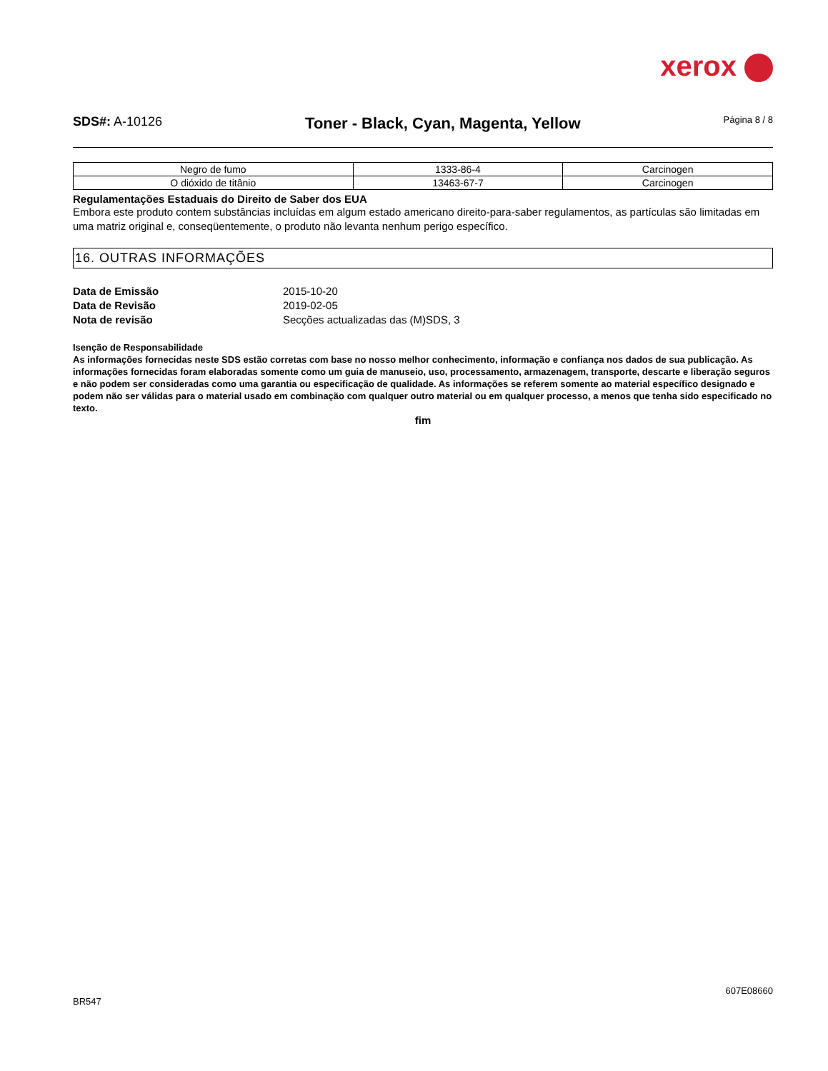xerox
SDS#: A-10126
Toner - Black, Cyan, Magenta, Yellow
Página 8 / 8
| Negro de fumo | 1333-86-4 | Carcinogen |
| O dióxido de titânio | 13463-67-7 | Carcinogen |
Regulamentações Estaduais do Direito de Saber dos EUA
Embora este produto contem substâncias incluídas em algum estado americano direito-para-saber regulamentos, as partículas são limitadas em uma matriz original e, conseqüentemente, o produto não levanta nenhum perigo específico.
16. OUTRAS INFORMAÇÕES
Data de Emissão 2015-10-20 Data de Revisão 2019-02-05 Nota de revisão Secções actualizadas das (M)SDS, 3
Isenção de Responsabilidade
As informações fornecidas neste SDS estão corretas com base no nosso melhor conhecimento, informação e confiança nos dados de sua publicação. As informações fornecidas foram elaboradas somente como um guia de manuseio, uso, processamento, armazenagem, transporte, descarte e liberação seguros e não podem ser consideradas como uma garantia ou especificação de qualidade. As informações se referem somente ao material específico designado e podem não ser válidas para o material usado em combinação com qualquer outro material ou em qualquer processo, a menos que tenha sido especificado no texto.
fim
607E08660
BR547